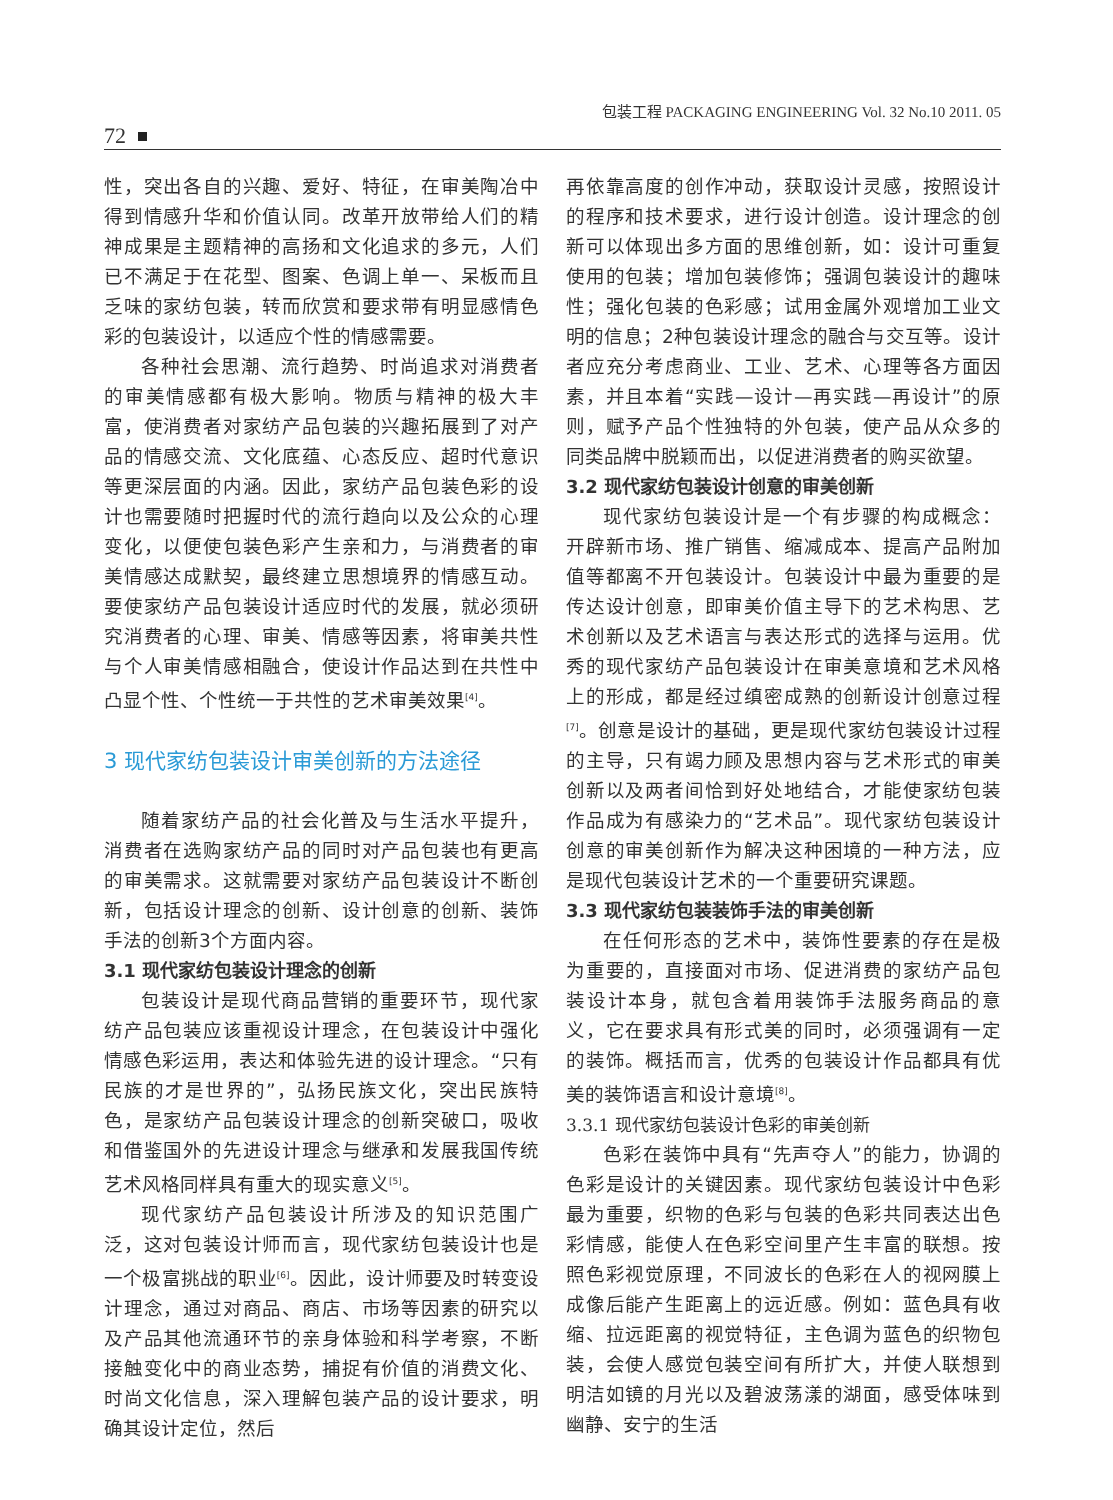包装工程 PACKAGING ENGINEERING Vol. 32 No.10 2011. 05
72
性，突出各自的兴趣、爱好、特征，在审美陶冶中得到情感升华和价值认同。改革开放带给人们的精神成果是主题精神的高扬和文化追求的多元，人们已不满足于在花型、图案、色调上单一、呆板而且乏味的家纺包装，转而欣赏和要求带有明显感情色彩的包装设计，以适应个性的情感需要。
各种社会思潮、流行趋势、时尚追求对消费者的审美情感都有极大影响。物质与精神的极大丰富，使消费者对家纺产品包装的兴趣拓展到了对产品的情感交流、文化底蕴、心态反应、超时代意识等更深层面的内涵。因此，家纺产品包装色彩的设计也需要随时把握时代的流行趋向以及公众的心理变化，以便使包装色彩产生亲和力，与消费者的审美情感达成默契，最终建立思想境界的情感互动。要使家纺产品包装设计适应时代的发展，就必须研究消费者的心理、审美、情感等因素，将审美共性与个人审美情感相融合，使设计作品达到在共性中凸显个性、个性统一于共性的艺术审美效果<sup>[4]</sup>。
3 现代家纺包装设计审美创新的方法途径
随着家纺产品的社会化普及与生活水平提升，消费者在选购家纺产品的同时对产品包装也有更高的审美需求。这就需要对家纺产品包装设计不断创新，包括设计理念的创新、设计创意的创新、装饰手法的创新3个方面内容。
3.1 现代家纺包装设计理念的创新
包装设计是现代商品营销的重要环节，现代家纺产品包装应该重视设计理念，在包装设计中强化情感色彩运用，表达和体验先进的设计理念。“只有民族的才是世界的”，弘扬民族文化，突出民族特色，是家纺产品包装设计理念的创新突破口，吸收和借鉴国外的先进设计理念与继承和发展我国传统艺术风格同样具有重大的现实意义<sup>[5]</sup>。
现代家纺产品包装设计所涉及的知识范围广泛，这对包装设计师而言，现代家纺包装设计也是一个极富挑战的职业<sup>[6]</sup>。因此，设计师要及时转变设计理念，通过对商品、商店、市场等因素的研究以及产品其他流通环节的亲身体验和科学考察，不断接触变化中的商业态势，捕捉有价值的消费文化、时尚文化信息，深入理解包装产品的设计要求，明确其设计定位，然后
再依靠高度的创作冲动，获取设计灵感，按照设计的程序和技术要求，进行设计创造。设计理念的创新可以体现出多方面的思维创新，如：设计可重复使用的包装；增加包装修饰；强调包装设计的趣味性；强化包装的色彩感；试用金属外观增加工业文明的信息；2种包装设计理念的融合与交互等。设计者应充分考虑商业、工业、艺术、心理等各方面因素，并且本着“实践—设计—再实践—再设计”的原则，赋予产品个性独特的外包装，使产品从众多的同类品牌中脱颖而出，以促进消费者的购买欲望。
3.2 现代家纺包装设计创意的审美创新
现代家纺包装设计是一个有步骤的构成概念：开辟新市场、推广销售、缩减成本、提高产品附加值等都离不开包装设计。包装设计中最为重要的是传达设计创意，即审美价值主导下的艺术构思、艺术创新以及艺术语言与表达形式的选择与运用。优秀的现代家纺产品包装设计在审美意境和艺术风格上的形成，都是经过缜密成熟的创新设计创意过程<sup>[7]</sup>。创意是设计的基础，更是现代家纺包装设计过程的主导，只有竭力顾及思想内容与艺术形式的审美创新以及两者间恰到好处地结合，才能使家纺包装作品成为有感染力的“艺术品”。现代家纺包装设计创意的审美创新作为解决这种困境的一种方法，应是现代包装设计艺术的一个重要研究课题。
3.3 现代家纺包装装饰手法的审美创新
在任何形态的艺术中，装饰性要素的存在是极为重要的，直接面对市场、促进消费的家纺产品包装设计本身，就包含着用装饰手法服务商品的意义，它在要求具有形式美的同时，必须强调有一定的装饰。概括而言，优秀的包装设计作品都具有优美的装饰语言和设计意境<sup>[8]</sup>。
3.3.1 现代家纺包装设计色彩的审美创新
色彩在装饰中具有“先声夺人”的能力，协调的色彩是设计的关键因素。现代家纺包装设计中色彩最为重要，织物的色彩与包装的色彩共同表达出色彩情感，能使人在色彩空间里产生丰富的联想。按照色彩视觉原理，不同波长的色彩在人的视网膜上成像后能产生距离上的远近感。例如：蓝色具有收缩、拉远距离的视觉特征，主色调为蓝色的织物包装，会使人感觉包装空间有所扩大，并使人联想到明洁如镜的月光以及碧波荡漾的湖面，感受体味到幽静、安宁的生活